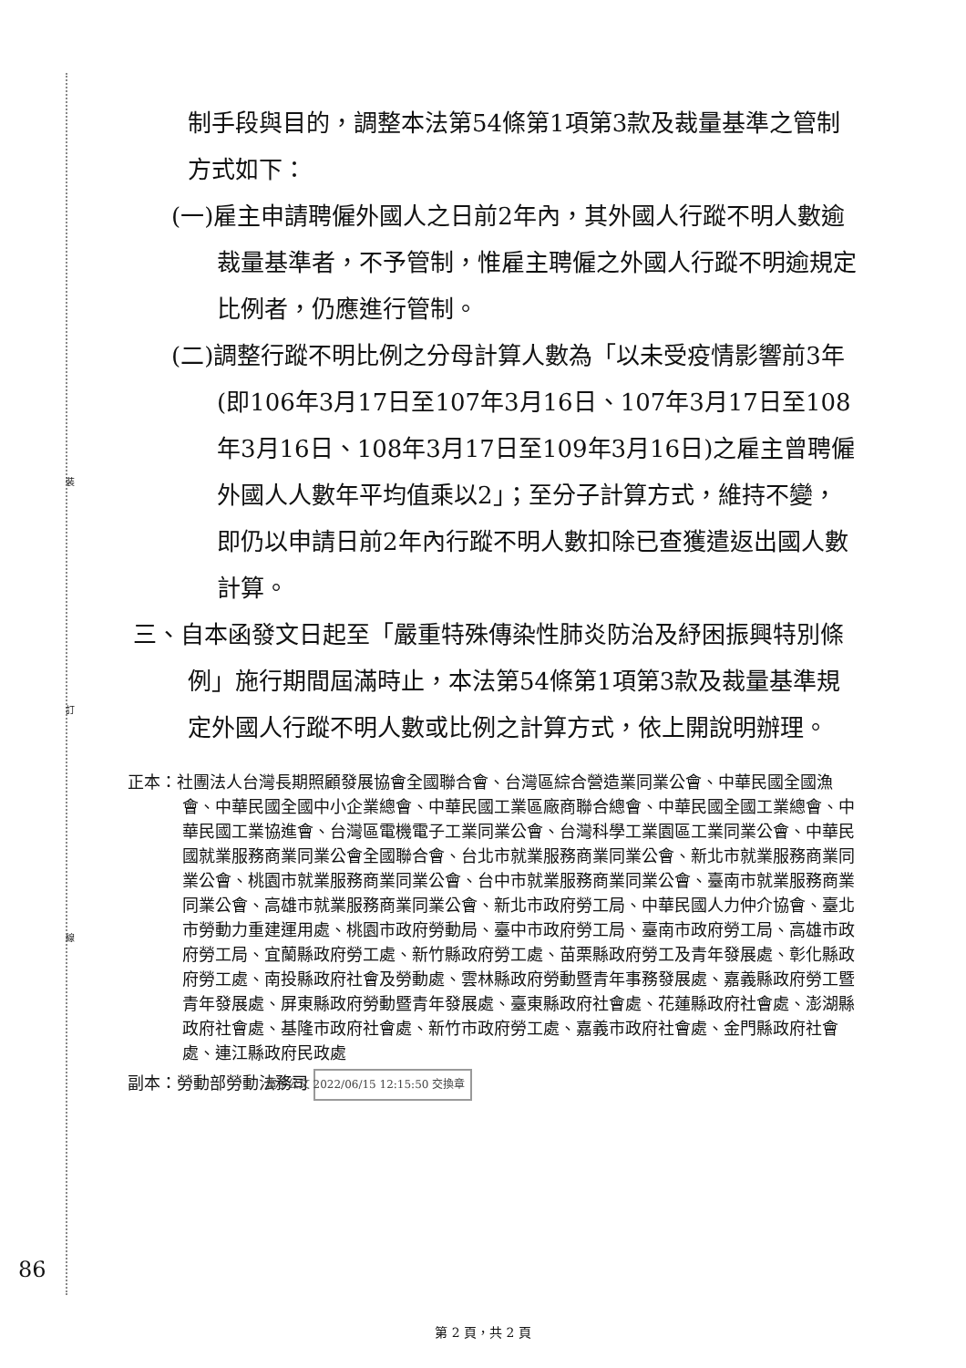裝
訂
線
制手段與目的，調整本法第54條第1項第3款及裁量基準之管制方式如下：
(一)雇主申請聘僱外國人之日前2年內，其外國人行蹤不明人數逾裁量基準者，不予管制，惟雇主聘僱之外國人行蹤不明逾規定比例者，仍應進行管制。
(二)調整行蹤不明比例之分母計算人數為「以未受疫情影響前3年(即106年3月17日至107年3月16日、107年3月17日至108年3月16日、108年3月17日至109年3月16日)之雇主曾聘僱外國人人數年平均值乘以2」；至分子計算方式，維持不變，即仍以申請日前2年內行蹤不明人數扣除已查獲遣返出國人數計算。
三、自本函發文日起至「嚴重特殊傳染性肺炎防治及紓困振興特別條例」施行期間屆滿時止，本法第54條第1項第3款及裁量基準規定外國人行蹤不明人數或比例之計算方式，依上開說明辦理。
正本：社團法人台灣長期照顧發展協會全國聯合會、台灣區綜合營造業同業公會、中華民國全國漁會、中華民國全國中小企業總會、中華民國工業區廠商聯合總會、中華民國全國工業總會、中華民國工業協進會、台灣區電機電子工業同業公會、台灣科學工業園區工業同業公會、中華民國就業服務商業同業公會全國聯合會、台北市就業服務商業同業公會、新北市就業服務商業同業公會、桃園市就業服務商業同業公會、台中市就業服務商業同業公會、臺南市就業服務商業同業公會、高雄市就業服務商業同業公會、新北市政府勞工局、中華民國人力仲介協會、臺北市勞動力重建運用處、桃園市政府勞動局、臺中市政府勞工局、臺南市政府勞工局、高雄市政府勞工局、宜蘭縣政府勞工處、新竹縣政府勞工處、苗栗縣政府勞工及青年發展處、彰化縣政府勞工處、南投縣政府社會及勞動處、雲林縣政府勞動暨青年事務發展處、嘉義縣政府勞工暨青年發展處、屏東縣政府勞動暨青年發展處、臺東縣政府社會處、花蓮縣政府社會處、澎湖縣政府社會處、基隆市政府社會處、新竹市政府勞工處、嘉義市政府社會處、金門縣政府社會處、連江縣政府民政處
副本：勞動部勞動法務司 電子公文 2022/06/15 12:15:50 交換章
86
第 2 頁，共 2 頁